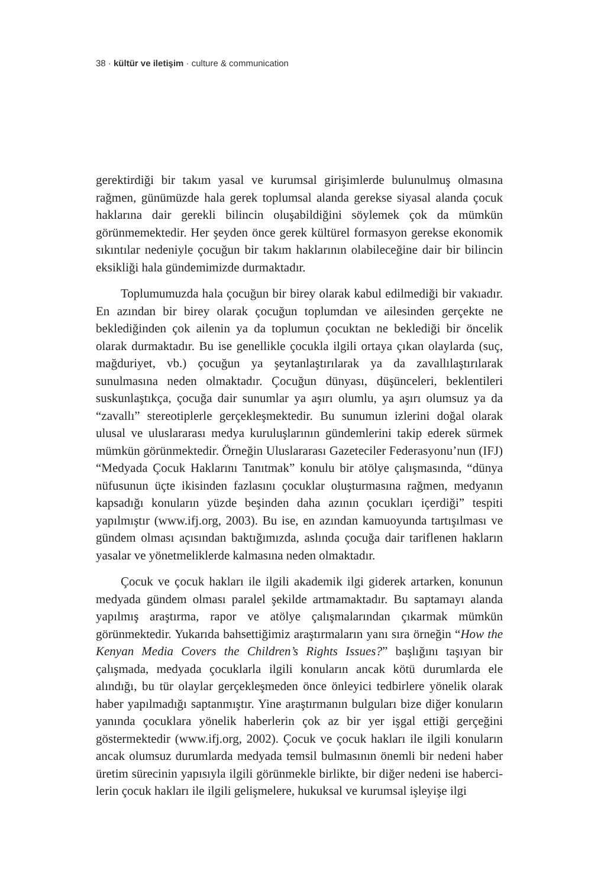38 · kültür ve iletişim · culture & communication
gerektirdiği bir takım yasal ve kurumsal girişimlerde bulunulmuş olması­na rağmen, günümüzde hala gerek toplumsal alanda gerekse siyasal alan­da çocuk haklarına dair gerekli bilincin oluşabildiğini söylemek çok da mümkün görünmemektedir. Her şeyden önce gerek kültürel formasyon gerekse ekonomik sıkıntılar nedeniyle çocuğun bir takım haklarının olabi­leceğine dair bir bilincin eksikliği hala gündemimizde durmaktadır.
Toplumumuzda hala çocuğun bir birey olarak kabul edilmediği bir vakıadır. En azından bir birey olarak çocuğun toplumdan ve ailesinden gerçekte ne beklediğinden çok ailenin ya da toplumun çocuktan ne bekle­diği bir öncelik olarak durmaktadır. Bu ise genellikle çocukla ilgili ortaya çıkan olaylarda (suç, mağduriyet, vb.) çocuğun ya şeytanlaştırılarak ya da zavallılaştırılarak sunulmasına neden olmaktadır. Çocuğun dünyası, düşünceleri, beklentileri suskunlaştıkça, çocuğa dair sunumlar ya aşırı olumlu, ya aşırı olumsuz ya da “zavallı” stereotiplerle gerçekleşmektedir. Bu sunumun izlerini doğal olarak ulusal ve uluslararası medya kuruluşla­rının gündemlerini takip ederek sürmek mümkün görünmektedir. Örneğin Uluslararası Gazeteciler Federasyonu’nun (IFJ) “Medyada Çocuk Haklarını Tanıtmak” konulu bir atölye çalışmasında, “dünya nüfusunun üçte ikisin­den fazlasını çocuklar oluşturmasına rağmen, medyanın kapsadığı konu­ların yüzde beşinden daha azının çocukları içerdiği” tespiti yapılmıştır (www.ifj.org, 2003). Bu ise, en azından kamuoyunda tartışılması ve gün­dem olması açısından baktığımızda, aslında çocuğa dair tariflenen hakla­rın yasalar ve yönetmeliklerde kalmasına neden olmaktadır.
Çocuk ve çocuk hakları ile ilgili akademik ilgi giderek artarken, konunun medyada gündem olması paralel şekilde artmamaktadır. Bu saptamayı alanda yapılmış araştırma, rapor ve atölye çalışmalarından çıkarmak mümkün görünmektedir. Yukarıda bahsettiğimiz araştırmaların yanı sıra örneğin “How the Kenyan Media Covers the Children’s Rights Issues?” başlığını taşıyan bir çalışmada, medyada çocuklarla ilgili konula­rın ancak kötü durumlarda ele alındığı, bu tür olaylar gerçekleşmeden önce önleyici tedbirlere yönelik olarak haber yapılmadığı saptanmıştır. Yine araştırmanın bulguları bize diğer konuların yanında çocuklara yöne­lik haberlerin çok az bir yer işgal ettiği gerçeğini göstermektedir (www.ifj.org, 2002). Çocuk ve çocuk hakları ile ilgili konuların ancak olumsuz durumlarda medyada temsil bulmasının önemli bir nedeni haber üretim sürecinin yapısıyla ilgili görünmekle birlikte, bir diğer nedeni ise haberci­lerin çocuk hakları ile ilgili gelişmelere, hukuksal ve kurumsal işleyişe ilgi